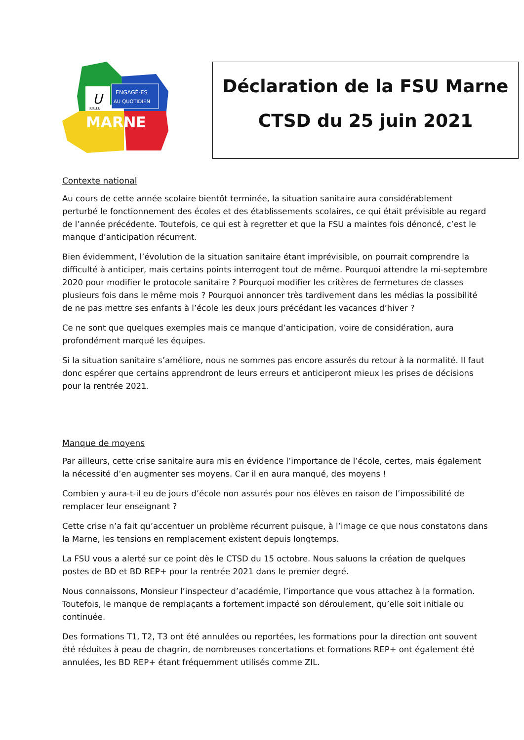ENGAGÉ-ES
AU QUOTIDIEN
U
F.S.U.
MARNE
Déclaration de la FSU Marne
CTSD du 25 juin 2021
Contexte national
Au cours de cette année scolaire bientôt terminée, la situation sanitaire aura considérablement perturbé le fonctionnement des écoles et des établissements scolaires, ce qui était prévisible au regard de l’année précédente. Toutefois, ce qui est à regretter et que la FSU a maintes fois dénoncé, c’est le manque d’anticipation récurrent.
Bien évidemment, l’évolution de la situation sanitaire étant imprévisible, on pourrait comprendre la difficulté à anticiper, mais certains points interrogent tout de même. Pourquoi attendre la mi-septembre 2020 pour modifier le protocole sanitaire ? Pourquoi modifier les critères de fermetures de classes plusieurs fois dans le même mois ? Pourquoi annoncer très tardivement dans les médias la possibilité de ne pas mettre ses enfants à l’école les deux jours précédant les vacances d’hiver ?
Ce ne sont que quelques exemples mais ce manque d’anticipation, voire de considération, aura profondément marqué les équipes.
Si la situation sanitaire s’améliore, nous ne sommes pas encore assurés du retour à la normalité. Il faut donc espérer que certains apprendront de leurs erreurs et anticiperont mieux les prises de décisions pour la rentrée 2021.
Manque de moyens
Par ailleurs, cette crise sanitaire aura mis en évidence l’importance de l’école, certes, mais également la nécessité d’en augmenter ses moyens. Car il en aura manqué, des moyens !
Combien y aura-t-il eu de jours d’école non assurés pour nos élèves en raison de l’impossibilité de remplacer leur enseignant ?
Cette crise n’a fait qu’accentuer un problème récurrent puisque, à l’image ce que nous constatons dans la Marne, les tensions en remplacement existent depuis longtemps.
La FSU vous a alerté sur ce point dès le CTSD du 15 octobre. Nous saluons la création de quelques postes de BD et BD REP+ pour la rentrée 2021 dans le premier degré.
Nous connaissons, Monsieur l’inspecteur d’académie, l’importance que vous attachez à la formation. Toutefois, le manque de remplaçants a fortement impacté son déroulement, qu’elle soit initiale ou continuée.
Des formations T1, T2, T3 ont été annulées ou reportées, les formations pour la direction ont souvent été réduites à peau de chagrin, de nombreuses concertations et formations REP+ ont également été annulées, les BD REP+ étant fréquemment utilisés comme ZIL.